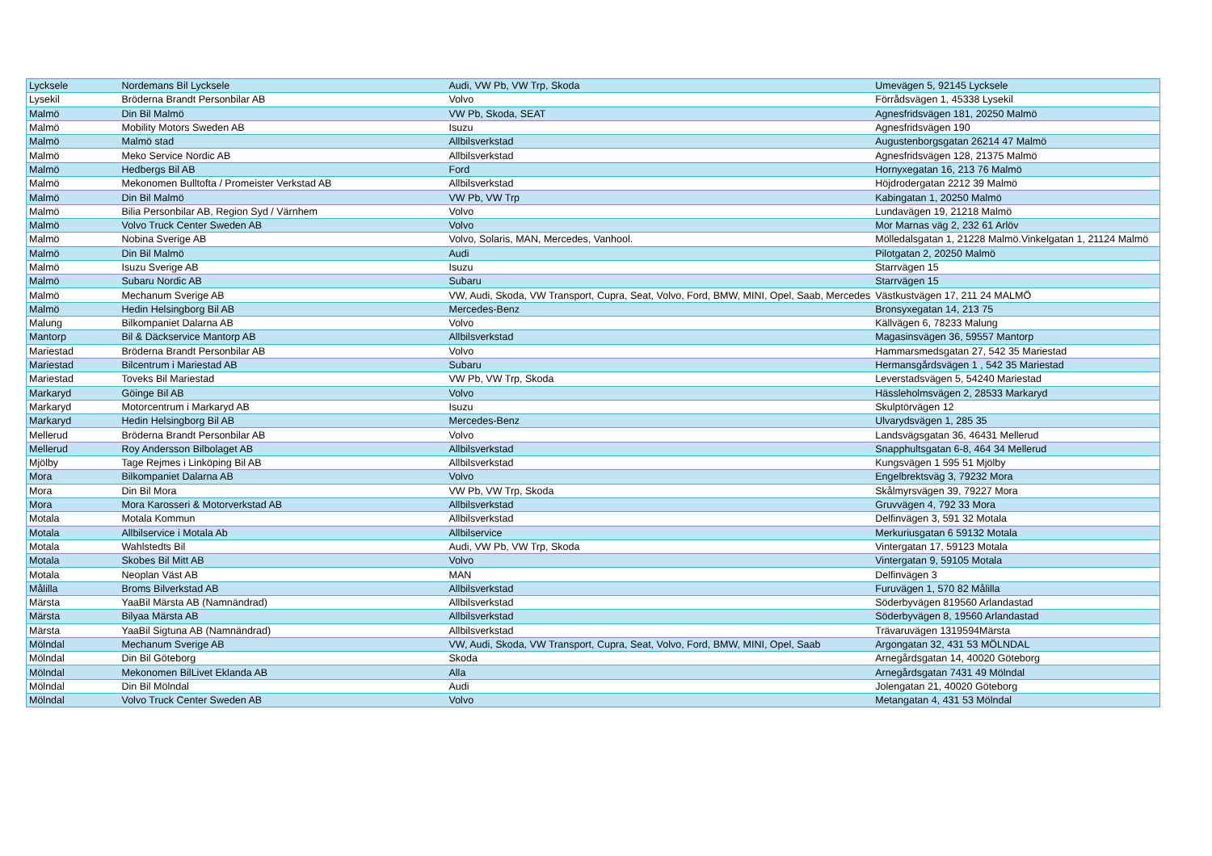| Lycksele | Nordemans Bil Lycksele | Audi, VW Pb, VW Trp, Skoda | Umevägen 5, 92145 Lycksele |
| Lysekil | Bröderna Brandt Personbilar AB | Volvo | Förrådsvägen 1, 45338 Lysekil |
| Malmö | Din Bil Malmö | VW Pb, Skoda, SEAT | Agnesfridsvägen 181, 20250 Malmö |
| Malmö | Mobility Motors Sweden AB | Isuzu | Agnesfridsvägen 190 |
| Malmö | Malmö stad | Allbilsverkstad | Augustenborgsgatan 26214 47 Malmö |
| Malmö | Meko Service Nordic AB | Allbilsverkstad | Agnesfridsvägen 128, 21375 Malmö |
| Malmö | Hedbergs Bil AB | Ford | Hornyxegatan 16, 213 76 Malmö |
| Malmö | Mekonomen Bulltofta / Promeister Verkstad AB | Allbilsverkstad | Höjdrodergatan 2212 39 Malmö |
| Malmö | Din Bil Malmö | VW Pb, VW Trp | Kabingatan 1, 20250 Malmö |
| Malmö | Bilia Personbilar AB, Region Syd / Värnhem | Volvo | Lundavägen 19, 21218 Malmö |
| Malmö | Volvo Truck Center Sweden AB | Volvo | Mor Marnas väg 2, 232 61 Arlöv |
| Malmö | Nobina Sverige AB | Volvo, Solaris, MAN, Mercedes, Vanhool. | Mölledalsgatan 1, 21228 Malmö.Vinkelgatan 1, 21124 Malmö |
| Malmö | Din Bil Malmö | Audi | Pilotgatan 2, 20250 Malmö |
| Malmö | Isuzu Sverige AB | Isuzu | Starrvägen 15 |
| Malmö | Subaru Nordic AB | Subaru | Starrvägen 15 |
| Malmö | Mechanum Sverige AB | VW, Audi, Skoda, VW Transport, Cupra, Seat, Volvo, Ford, BMW, MINI, Opel, Saab, Mercedes | Västkustvägen 17, 211 24 MALMÖ |
| Malmö | Hedin Helsingborg Bil AB | Mercedes-Benz | Bronsyxegatan 14, 213 75 |
| Malung | Bilkompaniet Dalarna AB | Volvo | Källvägen 6, 78233 Malung |
| Mantorp | Bil & Däckservice Mantorp AB | Allbilsverkstad | Magasinsvägen 36, 59557 Mantorp |
| Mariestad | Bröderna Brandt Personbilar AB | Volvo | Hammarsmedsgatan 27, 542 35 Mariestad |
| Mariestad | Bilcentrum i Mariestad AB | Subaru | Hermansgårdsvägen 1 , 542 35 Mariestad |
| Mariestad | Toveks Bil Mariestad | VW Pb, VW Trp, Skoda | Leverstadsvägen 5, 54240 Mariestad |
| Markaryd | Göinge Bil AB | Volvo | Hässleholmsvägen 2, 28533 Markaryd |
| Markaryd | Motorcentrum i Markaryd AB | Isuzu | Skulptörvägen 12 |
| Markaryd | Hedin Helsingborg Bil AB | Mercedes-Benz | Ulvarydsvägen 1, 285 35 |
| Mellerud | Bröderna Brandt Personbilar AB | Volvo | Landsvägsgatan 36, 46431 Mellerud |
| Mellerud | Roy Andersson Bilbolaget AB | Allbilsverkstad | Snapphultsgatan 6-8, 464 34 Mellerud |
| Mjölby | Tage Rejmes i Linköping Bil AB | Allbilsverkstad | Kungsvägen 1 595 51 Mjölby |
| Mora | Bilkompaniet Dalarna AB | Volvo | Engelbrektsväg 3, 79232 Mora |
| Mora | Din Bil Mora | VW Pb, VW Trp, Skoda | Skålmyrsvägen 39, 79227 Mora |
| Mora | Mora Karosseri & Motorverkstad AB | Allbilsverkstad | Gruvvägen 4, 792 33 Mora |
| Motala | Motala Kommun | Allbilsverkstad | Delfinvägen 3, 591 32 Motala |
| Motala | Allbilservice i Motala Ab | Allbilservice | Merkuriusgatan 6 59132 Motala |
| Motala | Wahlstedts Bil | Audi, VW Pb, VW Trp, Skoda | Vintergatan 17, 59123 Motala |
| Motala | Skobes Bil Mitt AB | Volvo | Vintergatan 9, 59105 Motala |
| Motala | Neoplan Väst AB | MAN | Delfinvägen 3 |
| Målilla | Broms Bilverkstad AB | Allbilsverkstad | Furuvägen 1, 570 82 Målilla |
| Märsta | YaaBil Märsta AB (Namnändrad) | Allbilsverkstad | Söderbyvägen 819560 Arlandastad |
| Märsta | Bilyaa Märsta AB | Allbilsverkstad | Söderbyvägen 8, 19560 Arlandastad |
| Märsta | YaaBil Sigtuna AB (Namnändrad) | Allbilsverkstad | Trävaruvägen 1319594Märsta |
| Mölndal | Mechanum Sverige AB | VW, Audi, Skoda, VW Transport, Cupra, Seat, Volvo, Ford, BMW, MINI, Opel, Saab | Argongatan 32, 431 53 MÖLNDAL |
| Mölndal | Din Bil Göteborg | Skoda | Arnegårdsgatan 14, 40020 Göteborg |
| Mölndal | Mekonomen BilLivet Eklanda AB | Alla | Arnegårdsgatan 7431 49 Mölndal |
| Mölndal | Din Bil Mölndal | Audi | Jolengatan 21, 40020 Göteborg |
| Mölndal | Volvo Truck Center Sweden AB | Volvo | Metangatan 4, 431 53 Mölndal |